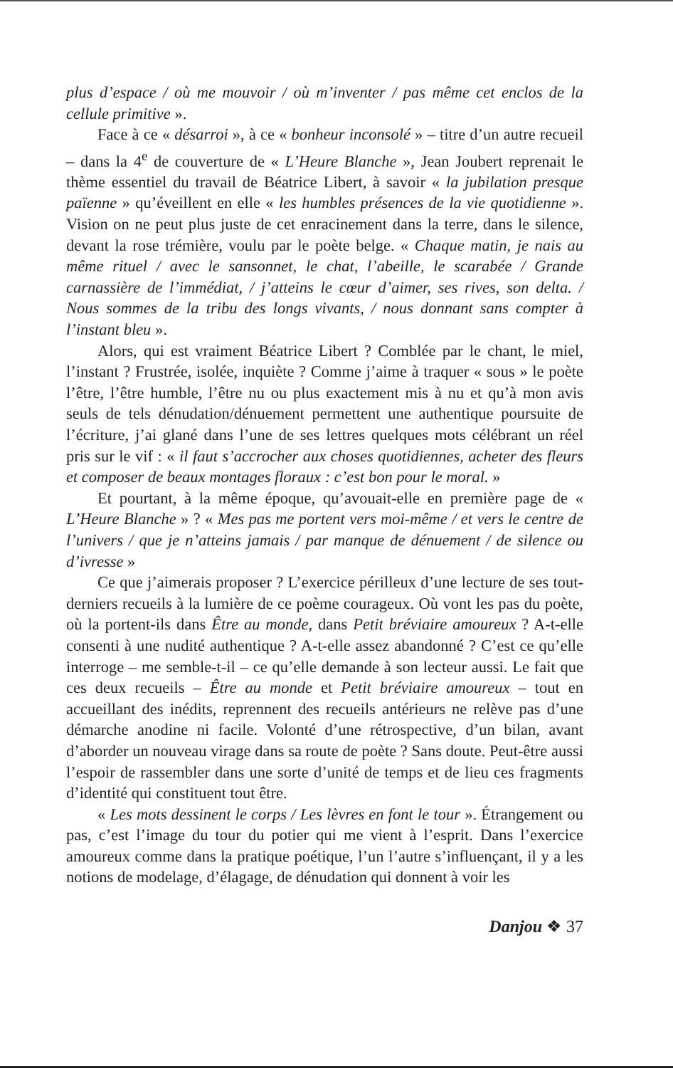plus d’espace / où me mouvoir / où m’inventer / pas même cet enclos de la cellule primitive ».
Face à ce « désarroi », à ce « bonheur inconsolé » – titre d’un autre recueil – dans la 4<sup>e</sup> de couverture de « L’Heure Blanche », Jean Joubert reprenait le thème essentiel du travail de Béatrice Libert, à savoir « la jubilation presque païenne » qu’éveillent en elle « les humbles présences de la vie quotidienne ». Vision on ne peut plus juste de cet enracinement dans la terre, dans le silence, devant la rose trémière, voulu par le poète belge. « Chaque matin, je nais au même rituel / avec le sansonnet, le chat, l’abeille, le scarabée / Grande carnassière de l’immédiat, / j’atteins le cœur d’aimer, ses rives, son delta. / Nous sommes de la tribu des longs vivants, / nous donnant sans compter à l’instant bleu ».
Alors, qui est vraiment Béatrice Libert ? Comblée par le chant, le miel, l’instant ? Frustrée, isolée, inquiète ? Comme j’aime à traquer « sous » le poète l’être, l’être humble, l’être nu ou plus exactement mis à nu et qu’à mon avis seuls de tels dénudation/dénuement permettent une authentique poursuite de l’écriture, j’ai glané dans l’une de ses lettres quelques mots célébrant un réel pris sur le vif : « il faut s’accrocher aux choses quotidiennes, acheter des fleurs et composer de beaux montages floraux : c’est bon pour le moral. »
Et pourtant, à la même époque, qu’avouait-elle en première page de « L’Heure Blanche » ? « Mes pas me portent vers moi-même / et vers le centre de l’univers / que je n’atteins jamais / par manque de dénuement / de silence ou d’ivresse »
Ce que j’aimerais proposer ? L’exercice périlleux d’une lecture de ses tout-derniers recueils à la lumière de ce poème courageux. Où vont les pas du poète, où la portent-ils dans Être au monde, dans Petit bréviaire amoureux ? A-t-elle consenti à une nudité authentique ? A-t-elle assez abandonné ? C’est ce qu’elle interroge – me semble-t-il – ce qu’elle demande à son lecteur aussi. Le fait que ces deux recueils – Être au monde et Petit bréviaire amoureux – tout en accueillant des inédits, reprennent des recueils antérieurs ne relève pas d’une démarche anodine ni facile. Volonté d’une rétrospective, d’un bilan, avant d’aborder un nouveau virage dans sa route de poète ? Sans doute. Peut-être aussi l’espoir de rassembler dans une sorte d’unité de temps et de lieu ces fragments d’identité qui constituent tout être.
« Les mots dessinent le corps / Les lèvres en font le tour ». Étrangement ou pas, c’est l’image du tour du potier qui me vient à l’esprit. Dans l’exercice amoureux comme dans la pratique poétique, l’un l’autre s’influençant, il y a les notions de modelage, d’élagage, de dénudation qui donnent à voir les
Danjou ❖ 37